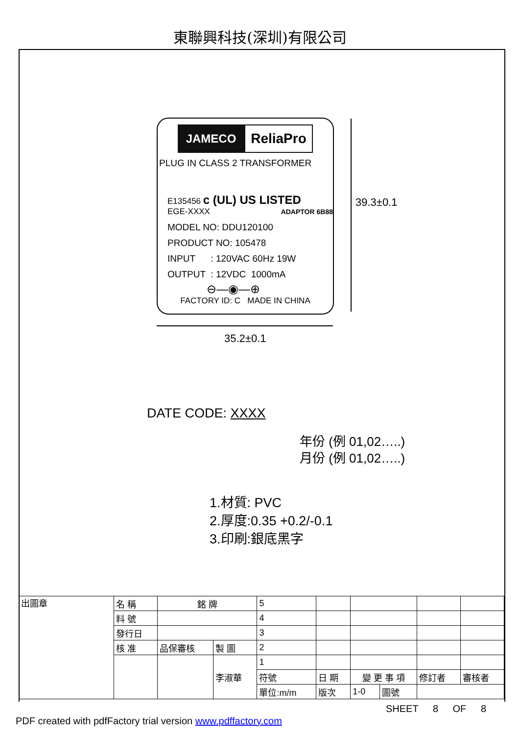東聯興科技(深圳)有限公司
JAMECO ReliaPro
PLUG IN CLASS 2 TRANSFORMER
E135456 c (UL) US LISTED
EGE-XXXX ADAPTOR 6B88
MODEL NO: DDU120100
PRODUCT NO: 105478
INPUT : 120VAC 60Hz 19W
OUTPUT : 12VDC 1000mA
⊖—◉—⊕
FACTORY ID: C MADE IN CHINA
39.3±0.1
35.2±0.1
DATE CODE: XXXX
年份 (例 01,02…..)
月份 (例 01,02…..)
1.材質: PVC
2.厚度:0.35 +0.2/-0.1
3.印刷:銀底黑字
| 出圖章 | 名 稱 | 銘 牌 | | 5 | | | | | | | |
| | 料 號 | | | 4 | | | | | | | |
| | 發行日 | | | 3 | | | | | | | |
| | 核 准 | 品保審核 | 製 圖 | 2 | | | | | | | |
| | | | 李淑華 | 1 | | | | | | | |
| | | | | 符號 | 日 期 | | 變 更 事 項 | | | 修訂者 | 審核者 |
| | | | | 單位:m/m | | 版次 | 1-0 | 圖號 | | | |
SHEET 8 OF 8
PDF created with pdfFactory trial version www.pdffactory.com